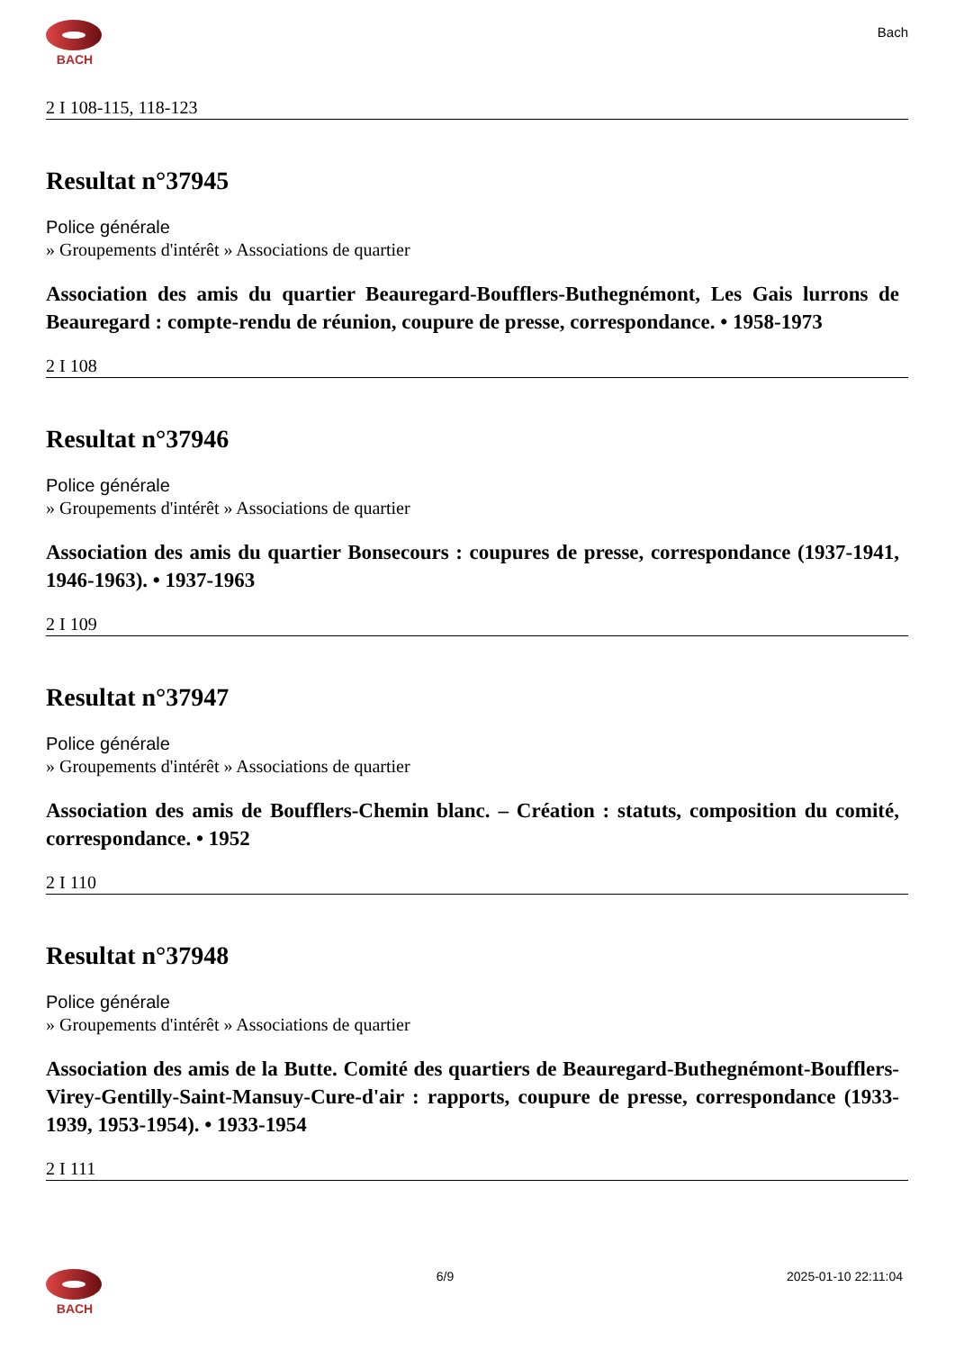BACH
Bach
2 I 108-115, 118-123
Resultat n°37945
Police générale
» Groupements d'intérêt » Associations de quartier
Association des amis du quartier Beauregard-Boufflers-Buthegnémont, Les Gais lurrons de Beauregard : compte-rendu de réunion, coupure de presse, correspondance. • 1958-1973
2 I 108
Resultat n°37946
Police générale
» Groupements d'intérêt » Associations de quartier
Association des amis du quartier Bonsecours : coupures de presse, correspondance (1937-1941, 1946-1963). • 1937-1963
2 I 109
Resultat n°37947
Police générale
» Groupements d'intérêt » Associations de quartier
Association des amis de Boufflers-Chemin blanc. – Création : statuts, composition du comité, correspondance. • 1952
2 I 110
Resultat n°37948
Police générale
» Groupements d'intérêt » Associations de quartier
Association des amis de la Butte. Comité des quartiers de Beauregard-Buthegnémont-Boufflers-Virey-Gentilly-Saint-Mansuy-Cure-d'air : rapports, coupure de presse, correspondance (1933-1939, 1953-1954). • 1933-1954
2 I 111
BACH 6/9 2025-01-10 22:11:04